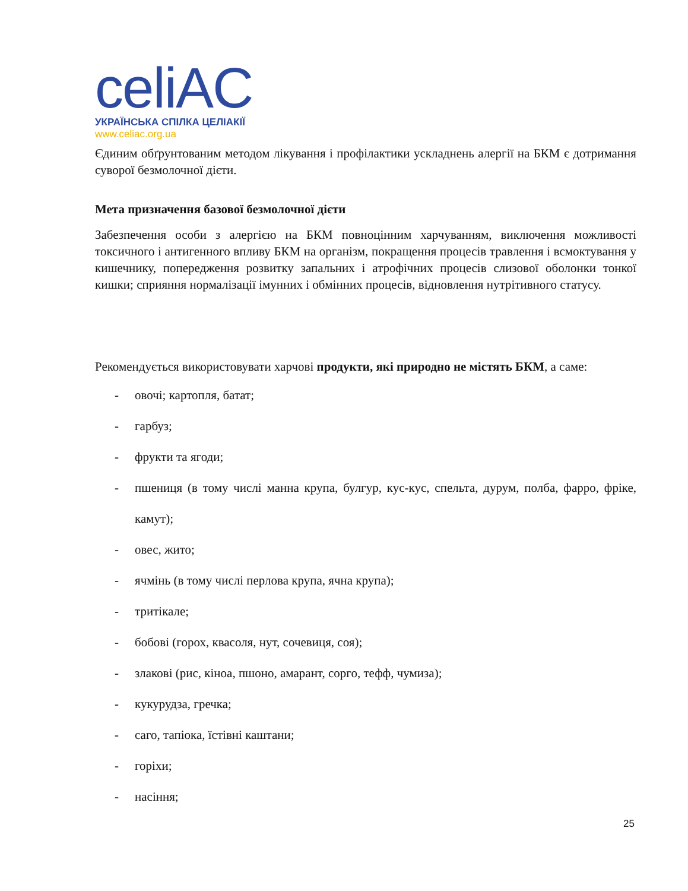celiAC
УКРАЇНСЬКА СПІЛКА ЦЕЛІАКІЇ
www.celiac.org.ua
Єдиним обґрунтованим методом лікування і профілактики ускладнень алергії на БКМ є дотримання суворої безмолочної дієти.
Мета призначення базової безмолочної дієти
Забезпечення особи з алергією на БКМ повноцінним харчуванням, виключення можливості токсичного і антигенного впливу БКМ на організм, покращення процесів травлення і всмоктування у кишечнику, попередження розвитку запальних і атрофічних процесів слизової оболонки тонкої кишки; сприяння нормалізації імунних і обмінних процесів, відновлення нутрітивного статусу.
Рекомендується використовувати харчові продукти, які природно не містять БКМ, а саме:
- овочі; картопля, батат;
- гарбуз;
- фрукти та ягоди;
- пшениця (в тому числі манна крупа, булгур, кус-кус, спельта, дурум, полба, фарро, фріке, камут);
- овес, жито;
- ячмінь (в тому числі перлова крупа, ячна крупа);
- тритікале;
- бобові (горох, квасоля, нут, сочевиця, соя);
- злакові (рис, кіноа, пшоно, амарант, сорго, тефф, чумиза);
- кукурудза, гречка;
- саго, тапіока, їстівні каштани;
- горіхи;
- насіння;
25